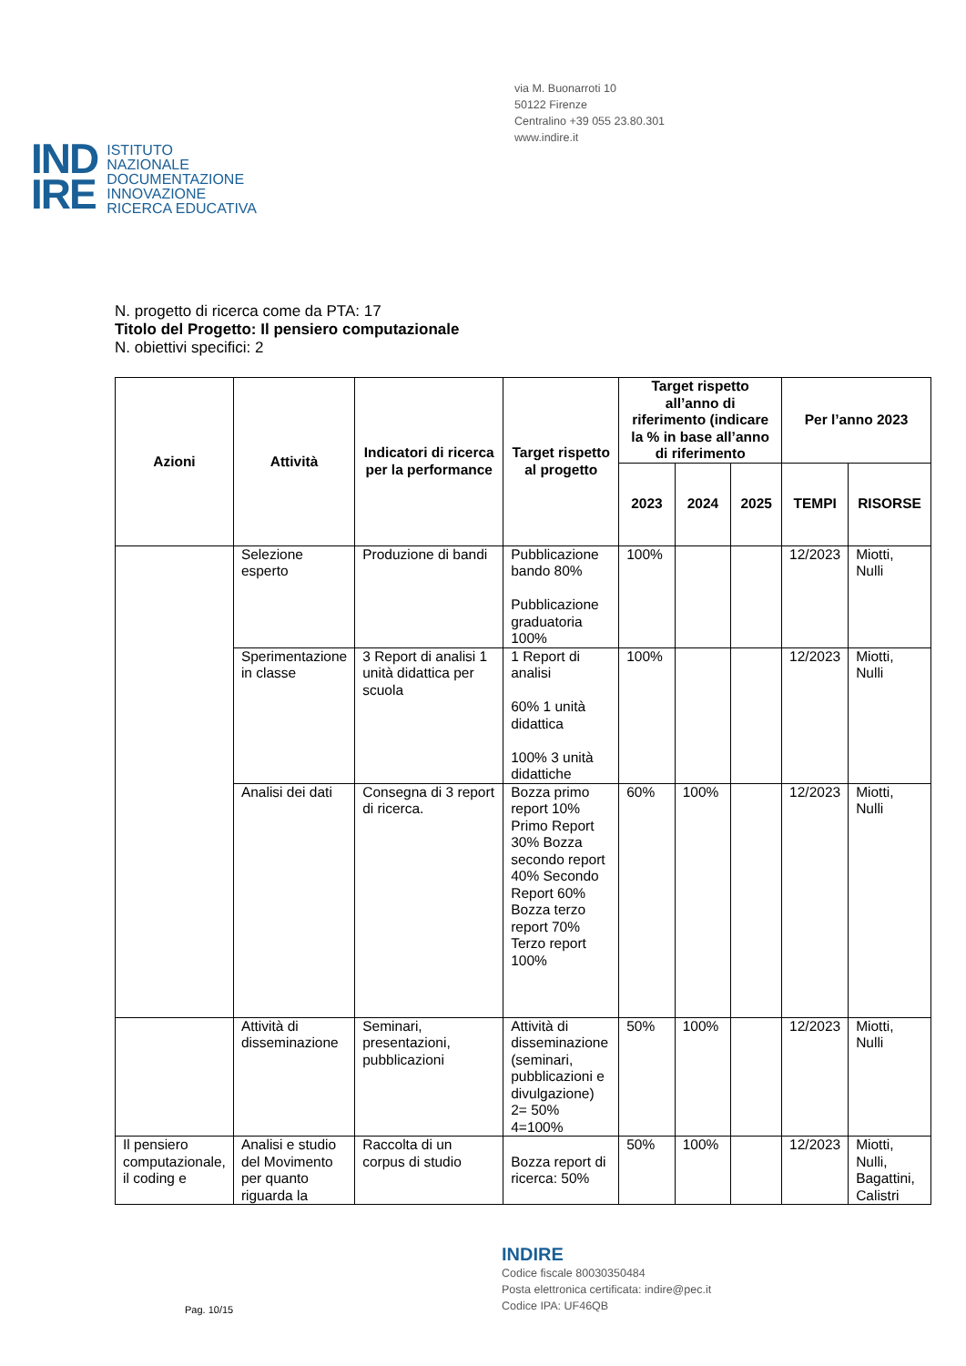via M. Buonarroti 10
50122 Firenze
Centralino +39 055 23.80.301
www.indire.it
IND
IRE
ISTITUTO
NAZIONALE
DOCUMENTAZIONE
INNOVAZIONE
RICERCA EDUCATIVA
N. progetto di ricerca come da PTA: 17
Titolo del Progetto: Il pensiero computazionale
N. obiettivi specifici: 2
| Azioni | Attività | Indicatori di ricerca per la performance | Target rispetto al progetto | Target rispetto all’anno di riferimento (indicare la % in base all’anno di riferimento | | | Per l’anno 2023 | |
| --- | --- | --- | --- | --- | --- | --- | --- | --- |
| | | | | 2023 | 2024 | 2025 | TEMPI | RISORSE |
| | Selezione esperto | Produzione di bandi | Pubblicazione bando 80% Pubblicazione graduatoria 100% | 100% | | | 12/2023 | Miotti, Nulli |
| | Sperimentazione in classe | 3 Report di analisi 1 unità didattica per scuola | 1 Report di analisi 60% 1 unità didattica 100% 3 unità didattiche | 100% | | | 12/2023 | Miotti, Nulli |
| | Analisi dei dati | Consegna di 3 report di ricerca. | Bozza primo report 10% Primo Report 30% Bozza secondo report 40% Secondo Report 60% Bozza terzo report 70% Terzo report 100% | 60% | 100% | | 12/2023 | Miotti, Nulli |
| | Attività di disseminazione | Seminari, presentazioni, pubblicazioni | Attività di disseminazione (seminari, pubblicazioni e divulgazione) 2= 50% 4=100% | 50% | 100% | | 12/2023 | Miotti, Nulli |
| Il pensiero computazionale, il coding e | Analisi e studio del Movimento per quanto riguarda la | Raccolta di un corpus di studio | Bozza report di ricerca: 50% | 50% | 100% | | 12/2023 | Miotti, Nulli, Bagattini, Calistri |
INDIRE
Codice fiscale 80030350484
Posta elettronica certificata: indire@pec.it
Codice IPA: UF46QB
Pag. 10/15